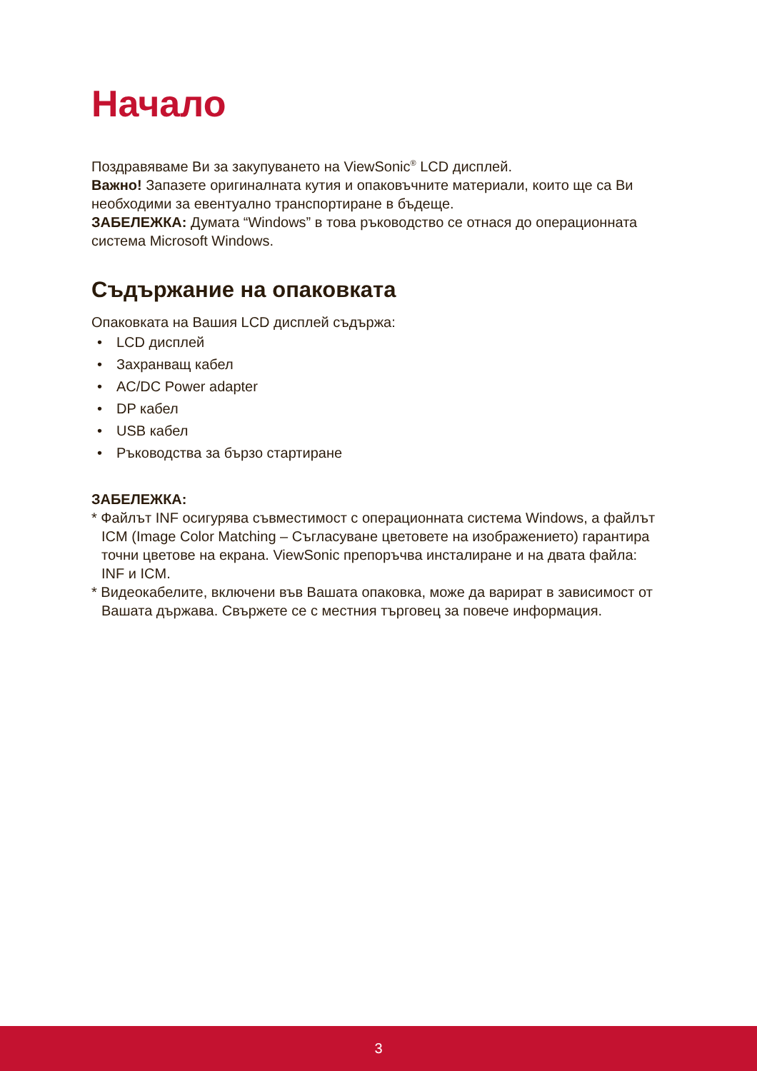Начало
Поздравяваме Ви за закупуването на ViewSonic<sup>®</sup> LCD дисплей.
Важно! Запазете оригиналната кутия и опаковъчните материали, които ще са Ви необходими за евентуално транспортиране в бъдеще.
ЗАБЕЛЕЖКА: Думата “Windows” в това ръководство се отнася до операционната система Microsoft Windows.
Съдържание на опаковката
Опаковката на Вашия LCD дисплей съдържа:
• LCD дисплей
• Захранващ кабел
• AC/DC Power adapter
• DP кабел
• USB кабел
• Ръководства за бързо стартиране
ЗАБЕЛЕЖКА:
* Файлът INF осигурява съвместимост с операционната система Windows, а файлът ICM (Image Color Matching – Съгласуване цветовете на изображението) гарантира точни цветове на екрана. ViewSonic препоръчва инсталиране и на двата файла: INF и ICM.
* Видеокабелите, включени във Вашата опаковка, може да варират в зависимост от Вашата държава. Свържете се с местния търговец за повече информация.
3